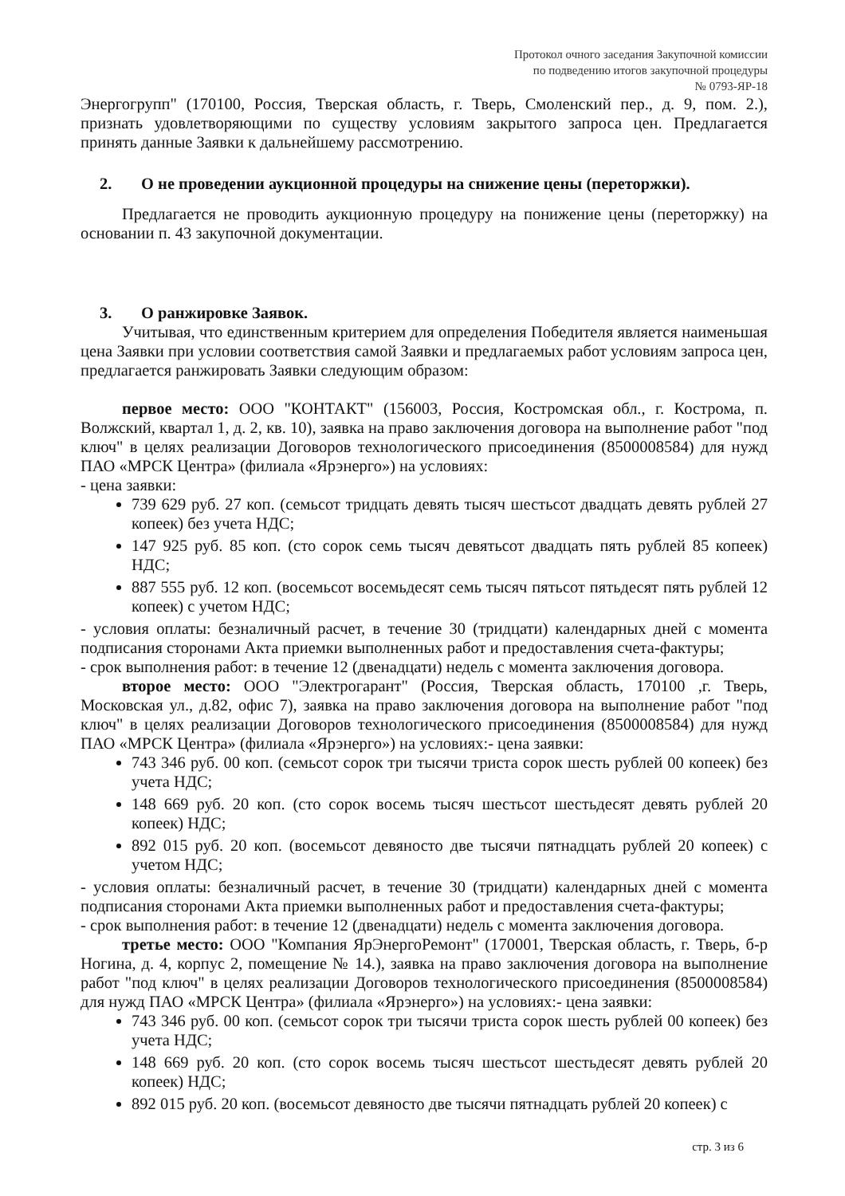Протокол очного заседания Закупочной комиссии
по подведению итогов закупочной процедуры
№ 0793-ЯР-18
Энергогрупп" (170100, Россия, Тверская область, г. Тверь, Смоленский пер., д. 9, пом. 2.), признать удовлетворяющими по существу условиям закрытого запроса цен. Предлагается принять данные Заявки к дальнейшему рассмотрению.
2. О не проведении аукционной процедуры на снижение цены (переторжки).
Предлагается не проводить аукционную процедуру на понижение цены (переторжку) на основании п. 43 закупочной документации.
3. О ранжировке Заявок.
Учитывая, что единственным критерием для определения Победителя является наименьшая цена Заявки при условии соответствия самой Заявки и предлагаемых работ условиям запроса цен, предлагается ранжировать Заявки следующим образом:
первое место: ООО "КОНТАКТ" (156003, Россия, Костромская обл., г. Кострома, п. Волжский, квартал 1, д. 2, кв. 10), заявка на право заключения договора на выполнение работ "под ключ" в целях реализации Договоров технологического присоединения (8500008584) для нужд ПАО «МРСК Центра» (филиала «Ярэнерго») на условиях:
- цена заявки:
739 629 руб. 27 коп. (семьсот тридцать девять тысяч шестьсот двадцать девять рублей 27 копеек) без учета НДС;
147 925 руб. 85 коп. (сто сорок семь тысяч девятьсот двадцать пять рублей 85 копеек) НДС;
887 555 руб. 12 коп. (восемьсот восемьдесят семь тысяч пятьсот пятьдесят пять рублей 12 копеек) с учетом НДС;
- условия оплаты: безналичный расчет, в течение 30 (тридцати) календарных дней с момента подписания сторонами Акта приемки выполненных работ и предоставления счета-фактуры;
- срок выполнения работ: в течение 12 (двенадцати) недель с момента заключения договора.
второе место: ООО "Электрогарант" (Россия, Тверская область, 170100 ,г. Тверь, Московская ул., д.82, офис 7), заявка на право заключения договора на выполнение работ "под ключ" в целях реализации Договоров технологического присоединения (8500008584) для нужд ПАО «МРСК Центра» (филиала «Ярэнерго») на условиях:- цена заявки:
743 346 руб. 00 коп. (семьсот сорок три тысячи триста сорок шесть рублей 00 копеек) без учета НДС;
148 669 руб. 20 коп. (сто сорок восемь тысяч шестьсот шестьдесят девять рублей 20 копеек) НДС;
892 015 руб. 20 коп. (восемьсот девяносто две тысячи пятнадцать рублей 20 копеек) с учетом НДС;
- условия оплаты: безналичный расчет, в течение 30 (тридцати) календарных дней с момента подписания сторонами Акта приемки выполненных работ и предоставления счета-фактуры;
- срок выполнения работ: в течение 12 (двенадцати) недель с момента заключения договора.
третье место: ООО "Компания ЯрЭнергоРемонт" (170001, Тверская область, г. Тверь, б-р Ногина, д. 4, корпус 2, помещение № 14.), заявка на право заключения договора на выполнение работ "под ключ" в целях реализации Договоров технологического присоединения (8500008584) для нужд ПАО «МРСК Центра» (филиала «Ярэнерго») на условиях:- цена заявки:
743 346 руб. 00 коп. (семьсот сорок три тысячи триста сорок шесть рублей 00 копеек) без учета НДС;
148 669 руб. 20 коп. (сто сорок восемь тысяч шестьсот шестьдесят девять рублей 20 копеек) НДС;
892 015 руб. 20 коп. (восемьсот девяносто две тысячи пятнадцать рублей 20 копеек) с
стр. 3 из 6